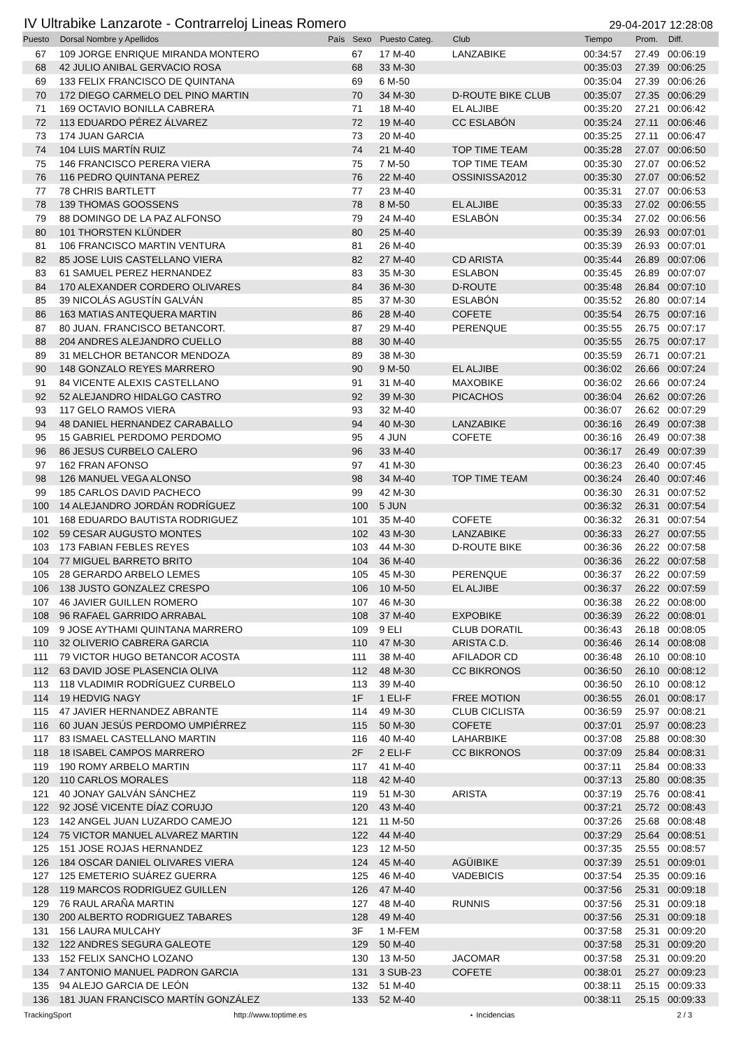IV Ultrabike Lanzarote - Contrarreloj Lineas Romero 29-04-2017 12:28:08
| Puesto | Dorsal Nombre y Apellidos | País | Sexo | Puesto Categ. | Club | Tiempo | Prom. | Diff. |
| --- | --- | --- | --- | --- | --- | --- | --- | --- |
| 67 | 109 JORGE ENRIQUE MIRANDA MONTERO | | 67 | 17 M-40 | LANZABIKE | 00:34:57 | 27.49 | 00:06:19 |
| 68 | 42 JULIO ANIBAL GERVACIO ROSA | | 68 | 33 M-30 | | 00:35:03 | 27.39 | 00:06:25 |
| 69 | 133 FELIX FRANCISCO DE QUINTANA | | 69 | 6 M-50 | | 00:35:04 | 27.39 | 00:06:26 |
| 70 | 172 DIEGO CARMELO DEL PINO MARTIN | | 70 | 34 M-30 | D-ROUTE BIKE CLUB | 00:35:07 | 27.35 | 00:06:29 |
| 71 | 169 OCTAVIO BONILLA CABRERA | | 71 | 18 M-40 | EL ALJIBE | 00:35:20 | 27.21 | 00:06:42 |
| 72 | 113 EDUARDO PÉREZ ÁLVAREZ | | 72 | 19 M-40 | CC ESLABÓN | 00:35:24 | 27.11 | 00:06:46 |
| 73 | 174 JUAN GARCIA | | 73 | 20 M-40 | | 00:35:25 | 27.11 | 00:06:47 |
| 74 | 104 LUIS MARTÍN RUIZ | | 74 | 21 M-40 | TOP TIME TEAM | 00:35:28 | 27.07 | 00:06:50 |
| 75 | 146 FRANCISCO PERERA VIERA | | 75 | 7 M-50 | TOP TIME TEAM | 00:35:30 | 27.07 | 00:06:52 |
| 76 | 116 PEDRO QUINTANA PEREZ | | 76 | 22 M-40 | OSSINISSA2012 | 00:35:30 | 27.07 | 00:06:52 |
| 77 | 78 CHRIS BARTLETT | | 77 | 23 M-40 | | 00:35:31 | 27.07 | 00:06:53 |
| 78 | 139 THOMAS GOOSSENS | | 78 | 8 M-50 | EL ALJIBE | 00:35:33 | 27.02 | 00:06:55 |
| 79 | 88 DOMINGO DE LA PAZ ALFONSO | | 79 | 24 M-40 | ESLABÓN | 00:35:34 | 27.02 | 00:06:56 |
| 80 | 101 THORSTEN KLÜNDER | | 80 | 25 M-40 | | 00:35:39 | 26.93 | 00:07:01 |
| 81 | 106 FRANCISCO MARTIN VENTURA | | 81 | 26 M-40 | | 00:35:39 | 26.93 | 00:07:01 |
| 82 | 85 JOSE LUIS CASTELLANO VIERA | | 82 | 27 M-40 | CD ARISTA | 00:35:44 | 26.89 | 00:07:06 |
| 83 | 61 SAMUEL PEREZ HERNANDEZ | | 83 | 35 M-30 | ESLABON | 00:35:45 | 26.89 | 00:07:07 |
| 84 | 170 ALEXANDER CORDERO OLIVARES | | 84 | 36 M-30 | D-ROUTE | 00:35:48 | 26.84 | 00:07:10 |
| 85 | 39 NICOLÁS AGUSTÍN GALVÁN | | 85 | 37 M-30 | ESLABÓN | 00:35:52 | 26.80 | 00:07:14 |
| 86 | 163 MATIAS ANTEQUERA MARTIN | | 86 | 28 M-40 | COFETE | 00:35:54 | 26.75 | 00:07:16 |
| 87 | 80 JUAN. FRANCISCO BETANCORT. | | 87 | 29 M-40 | PERENQUE | 00:35:55 | 26.75 | 00:07:17 |
| 88 | 204 ANDRES ALEJANDRO CUELLO | | 88 | 30 M-40 | | 00:35:55 | 26.75 | 00:07:17 |
| 89 | 31 MELCHOR BETANCOR MENDOZA | | 89 | 38 M-30 | | 00:35:59 | 26.71 | 00:07:21 |
| 90 | 148 GONZALO REYES MARRERO | | 90 | 9 M-50 | EL ALJIBE | 00:36:02 | 26.66 | 00:07:24 |
| 91 | 84 VICENTE ALEXIS CASTELLANO | | 91 | 31 M-40 | MAXOBIKE | 00:36:02 | 26.66 | 00:07:24 |
| 92 | 52 ALEJANDRO HIDALGO CASTRO | | 92 | 39 M-30 | PICACHOS | 00:36:04 | 26.62 | 00:07:26 |
| 93 | 117 GELO RAMOS VIERA | | 93 | 32 M-40 | | 00:36:07 | 26.62 | 00:07:29 |
| 94 | 48 DANIEL HERNANDEZ CARABALLO | | 94 | 40 M-30 | LANZABIKE | 00:36:16 | 26.49 | 00:07:38 |
| 95 | 15 GABRIEL PERDOMO PERDOMO | | 95 | 4 JUN | COFETE | 00:36:16 | 26.49 | 00:07:38 |
| 96 | 86 JESUS CURBELO CALERO | | 96 | 33 M-40 | | 00:36:17 | 26.49 | 00:07:39 |
| 97 | 162 FRAN AFONSO | | 97 | 41 M-30 | | 00:36:23 | 26.40 | 00:07:45 |
| 98 | 126 MANUEL VEGA ALONSO | | 98 | 34 M-40 | TOP TIME TEAM | 00:36:24 | 26.40 | 00:07:46 |
| 99 | 185 CARLOS DAVID PACHECO | | 99 | 42 M-30 | | 00:36:30 | 26.31 | 00:07:52 |
| 100 | 14 ALEJANDRO JORDÁN RODRÍGUEZ | | 100 | 5 JUN | | 00:36:32 | 26.31 | 00:07:54 |
| 101 | 168 EDUARDO BAUTISTA RODRIGUEZ | | 101 | 35 M-40 | COFETE | 00:36:32 | 26.31 | 00:07:54 |
| 102 | 59 CESAR AUGUSTO MONTES | | 102 | 43 M-30 | LANZABIKE | 00:36:33 | 26.27 | 00:07:55 |
| 103 | 173 FABIAN FEBLES REYES | | 103 | 44 M-30 | D-ROUTE BIKE | 00:36:36 | 26.22 | 00:07:58 |
| 104 | 77 MIGUEL BARRETO BRITO | | 104 | 36 M-40 | | 00:36:36 | 26.22 | 00:07:58 |
| 105 | 28 GERARDO ARBELO LEMES | | 105 | 45 M-30 | PERENQUE | 00:36:37 | 26.22 | 00:07:59 |
| 106 | 138 JUSTO GONZALEZ CRESPO | | 106 | 10 M-50 | EL ALJIBE | 00:36:37 | 26.22 | 00:07:59 |
| 107 | 46 JAVIER GUILLEN ROMERO | | 107 | 46 M-30 | | 00:36:38 | 26.22 | 00:08:00 |
| 108 | 96 RAFAEL GARRIDO ARRABAL | | 108 | 37 M-40 | EXPOBIKE | 00:36:39 | 26.22 | 00:08:01 |
| 109 | 9 JOSE AYTHAMI QUINTANA MARRERO | | 109 | 9 ELI | CLUB DORATIL | 00:36:43 | 26.18 | 00:08:05 |
| 110 | 32 OLIVERIO CABRERA GARCIA | | 110 | 47 M-30 | ARISTA C.D. | 00:36:46 | 26.14 | 00:08:08 |
| 111 | 79 VICTOR HUGO BETANCOR ACOSTA | | 111 | 38 M-40 | AFILADOR CD | 00:36:48 | 26.10 | 00:08:10 |
| 112 | 63 DAVID JOSE PLASENCIA OLIVA | | 112 | 48 M-30 | CC BIKRONOS | 00:36:50 | 26.10 | 00:08:12 |
| 113 | 118 VLADIMIR RODRÍGUEZ CURBELO | | 113 | 39 M-40 | | 00:36:50 | 26.10 | 00:08:12 |
| 114 | 19 HEDVIG NAGY | | 1F | 1 ELI-F | FREE MOTION | 00:36:55 | 26.01 | 00:08:17 |
| 115 | 47 JAVIER HERNANDEZ ABRANTE | | 114 | 49 M-30 | CLUB CICLISTA | 00:36:59 | 25.97 | 00:08:21 |
| 116 | 60 JUAN JESÚS PERDOMO UMPIÉRREZ | | 115 | 50 M-30 | COFETE | 00:37:01 | 25.97 | 00:08:23 |
| 117 | 83 ISMAEL CASTELLANO MARTIN | | 116 | 40 M-40 | LAHARBIKE | 00:37:08 | 25.88 | 00:08:30 |
| 118 | 18 ISABEL CAMPOS MARRERO | | 2F | 2 ELI-F | CC BIKRONOS | 00:37:09 | 25.84 | 00:08:31 |
| 119 | 190 ROMY ARBELO MARTIN | | 117 | 41 M-40 | | 00:37:11 | 25.84 | 00:08:33 |
| 120 | 110 CARLOS MORALES | | 118 | 42 M-40 | | 00:37:13 | 25.80 | 00:08:35 |
| 121 | 40 JONAY GALVÁN SÁNCHEZ | | 119 | 51 M-30 | ARISTA | 00:37:19 | 25.76 | 00:08:41 |
| 122 | 92 JOSÉ VICENTE DÍAZ CORUJO | | 120 | 43 M-40 | | 00:37:21 | 25.72 | 00:08:43 |
| 123 | 142 ANGEL JUAN LUZARDO CAMEJO | | 121 | 11 M-50 | | 00:37:26 | 25.68 | 00:08:48 |
| 124 | 75 VICTOR MANUEL ALVAREZ MARTIN | | 122 | 44 M-40 | | 00:37:29 | 25.64 | 00:08:51 |
| 125 | 151 JOSE ROJAS HERNANDEZ | | 123 | 12 M-50 | | 00:37:35 | 25.55 | 00:08:57 |
| 126 | 184 OSCAR DANIEL OLIVARES VIERA | | 124 | 45 M-40 | AGÜIBIKE | 00:37:39 | 25.51 | 00:09:01 |
| 127 | 125 EMETERIO SUÁREZ GUERRA | | 125 | 46 M-40 | VADEBICIS | 00:37:54 | 25.35 | 00:09:16 |
| 128 | 119 MARCOS RODRIGUEZ GUILLEN | | 126 | 47 M-40 | | 00:37:56 | 25.31 | 00:09:18 |
| 129 | 76 RAUL ARAÑA MARTIN | | 127 | 48 M-40 | RUNNIS | 00:37:56 | 25.31 | 00:09:18 |
| 130 | 200 ALBERTO RODRIGUEZ TABARES | | 128 | 49 M-40 | | 00:37:56 | 25.31 | 00:09:18 |
| 131 | 156 LAURA MULCAHY | | 3F | 1 M-FEM | | 00:37:58 | 25.31 | 00:09:20 |
| 132 | 122 ANDRES SEGURA GALEOTE | | 129 | 50 M-40 | | 00:37:58 | 25.31 | 00:09:20 |
| 133 | 152 FELIX SANCHO LOZANO | | 130 | 13 M-50 | JACOMAR | 00:37:58 | 25.31 | 00:09:20 |
| 134 | 7 ANTONIO MANUEL PADRON GARCIA | | 131 | 3 SUB-23 | COFETE | 00:38:01 | 25.27 | 00:09:23 |
| 135 | 94 ALEJO GARCIA DE LEÓN | | 132 | 51 M-40 | | 00:38:11 | 25.15 | 00:09:33 |
| 136 | 181 JUAN FRANCISCO MARTÍN GONZÁLEZ | | 133 | 52 M-40 | | 00:38:11 | 25.15 | 00:09:33 |
TrackingSport http://www.toptime.es ⋆ Incidencias 2 / 3